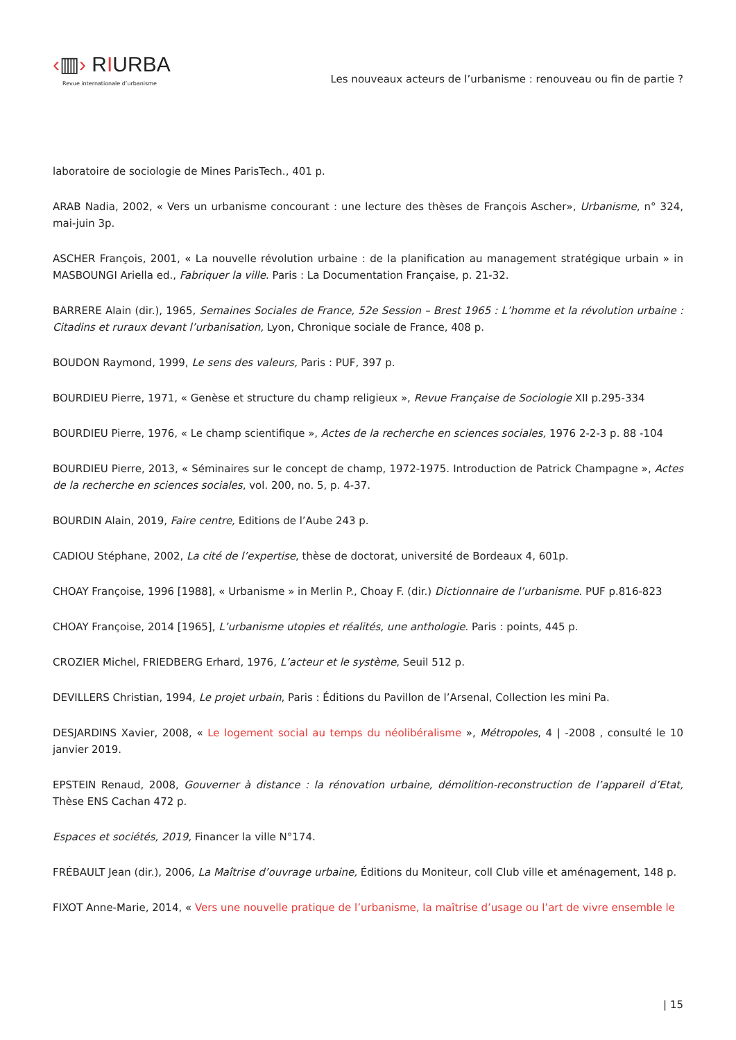‹▥› RIURBA
Revue internationale d’urbanisme
Les nouveaux acteurs de l’urbanisme : renouveau ou fin de partie ?
laboratoire de sociologie de Mines ParisTech., 401 p.
ARAB Nadia, 2002, « Vers un urbanisme concourant : une lecture des thèses de François Ascher», Urbanisme, n° 324, mai-juin 3p.
ASCHER François, 2001, « La nouvelle révolution urbaine : de la planification au management stratégique urbain » in MASBOUNGI Ariella ed., Fabriquer la ville. Paris : La Documentation Française, p. 21-32.
BARRERE Alain (dir.), 1965, Semaines Sociales de France, 52e Session – Brest 1965 : L’homme et la révolution urbaine : Citadins et ruraux devant l’urbanisation, Lyon, Chronique sociale de France, 408 p.
BOUDON Raymond, 1999, Le sens des valeurs, Paris : PUF, 397 p.
BOURDIEU Pierre, 1971, « Genèse et structure du champ religieux », Revue Française de Sociologie XII p.295-334
BOURDIEU Pierre, 1976, « Le champ scientifique », Actes de la recherche en sciences sociales, 1976 2-2-3 p. 88 -104
BOURDIEU Pierre, 2013, « Séminaires sur le concept de champ, 1972-1975. Introduction de Patrick Champagne », Actes de la recherche en sciences sociales, vol. 200, no. 5, p. 4-37.
BOURDIN Alain, 2019, Faire centre, Editions de l’Aube 243 p.
CADIOU Stéphane, 2002, La cité de l’expertise, thèse de doctorat, université de Bordeaux 4, 601p.
CHOAY Françoise, 1996 [1988], « Urbanisme » in Merlin P., Choay F. (dir.) Dictionnaire de l’urbanisme. PUF p.816-823
CHOAY Françoise, 2014 [1965], L’urbanisme utopies et réalités, une anthologie. Paris : points, 445 p.
CROZIER Michel, FRIEDBERG Erhard, 1976, L’acteur et le système, Seuil 512 p.
DEVILLERS Christian, 1994, Le projet urbain, Paris : Éditions du Pavillon de l’Arsenal, Collection les mini Pa.
DESJARDINS Xavier, 2008, « Le logement social au temps du néolibéralisme », Métropoles, 4 | -2008 , consulté le 10 janvier 2019.
EPSTEIN Renaud, 2008, Gouverner à distance : la rénovation urbaine, démolition-reconstruction de l’appareil d’Etat, Thèse ENS Cachan 472 p.
Espaces et sociétés, 2019, Financer la ville N°174.
FRÉBAULT Jean (dir.), 2006, La Maîtrise d’ouvrage urbaine, Éditions du Moniteur, coll Club ville et aménagement, 148 p.
FIXOT Anne-Marie, 2014, « Vers une nouvelle pratique de l’urbanisme, la maîtrise d’usage ou l’art de vivre ensemble le
| 15